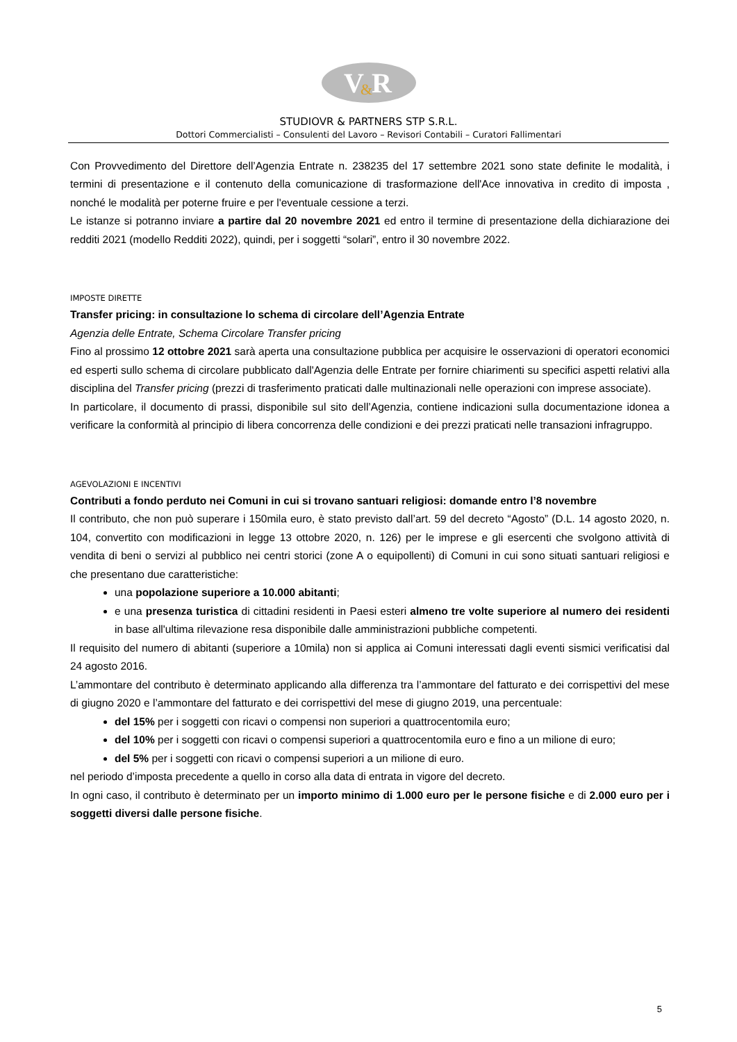V
&
R
STUDIOVR & PARTNERS STP S.R.L.
Dottori Commercialisti – Consulenti del Lavoro – Revisori Contabili – Curatori Fallimentari
Con Provvedimento del Direttore dell’Agenzia Entrate n. 238235 del 17 settembre 2021 sono state definite le modalità, i termini di presentazione e il contenuto della comunicazione di trasformazione dell'Ace innovativa in credito di imposta , nonché le modalità per poterne fruire e per l'eventuale cessione a terzi.
Le istanze si potranno inviare a partire dal 20 novembre 2021 ed entro il termine di presentazione della dichiarazione dei redditi 2021 (modello Redditi 2022), quindi, per i soggetti “solari”, entro il 30 novembre 2022.
IMPOSTE DIRETTE
Transfer pricing: in consultazione lo schema di circolare dell’Agenzia Entrate
Agenzia delle Entrate, Schema Circolare Transfer pricing
Fino al prossimo 12 ottobre 2021 sarà aperta una consultazione pubblica per acquisire le osservazioni di operatori economici ed esperti sullo schema di circolare pubblicato dall'Agenzia delle Entrate per fornire chiarimenti su specifici aspetti relativi alla disciplina del Transfer pricing (prezzi di trasferimento praticati dalle multinazionali nelle operazioni con imprese associate).
In particolare, il documento di prassi, disponibile sul sito dell’Agenzia, contiene indicazioni sulla documentazione idonea a verificare la conformità al principio di libera concorrenza delle condizioni e dei prezzi praticati nelle transazioni infragruppo.
AGEVOLAZIONI E INCENTIVI
Contributi a fondo perduto nei Comuni in cui si trovano santuari religiosi: domande entro l’8 novembre
Il contributo, che non può superare i 150mila euro, è stato previsto dall’art. 59 del decreto “Agosto” (D.L. 14 agosto 2020, n. 104, convertito con modificazioni in legge 13 ottobre 2020, n. 126) per le imprese e gli esercenti che svolgono attività di vendita di beni o servizi al pubblico nei centri storici (zone A o equipollenti) di Comuni in cui sono situati santuari religiosi e che presentano due caratteristiche:
una popolazione superiore a 10.000 abitanti;
e una presenza turistica di cittadini residenti in Paesi esteri almeno tre volte superiore al numero dei residenti in base all'ultima rilevazione resa disponibile dalle amministrazioni pubbliche competenti.
Il requisito del numero di abitanti (superiore a 10mila) non si applica ai Comuni interessati dagli eventi sismici verificatisi dal 24 agosto 2016.
L’ammontare del contributo è determinato applicando alla differenza tra l’ammontare del fatturato e dei corrispettivi del mese di giugno 2020 e l’ammontare del fatturato e dei corrispettivi del mese di giugno 2019, una percentuale:
del 15% per i soggetti con ricavi o compensi non superiori a quattrocentomila euro;
del 10% per i soggetti con ricavi o compensi superiori a quattrocentomila euro e fino a un milione di euro;
del 5% per i soggetti con ricavi o compensi superiori a un milione di euro.
nel periodo d’imposta precedente a quello in corso alla data di entrata in vigore del decreto.
In ogni caso, il contributo è determinato per un importo minimo di 1.000 euro per le persone fisiche e di 2.000 euro per i soggetti diversi dalle persone fisiche.
5